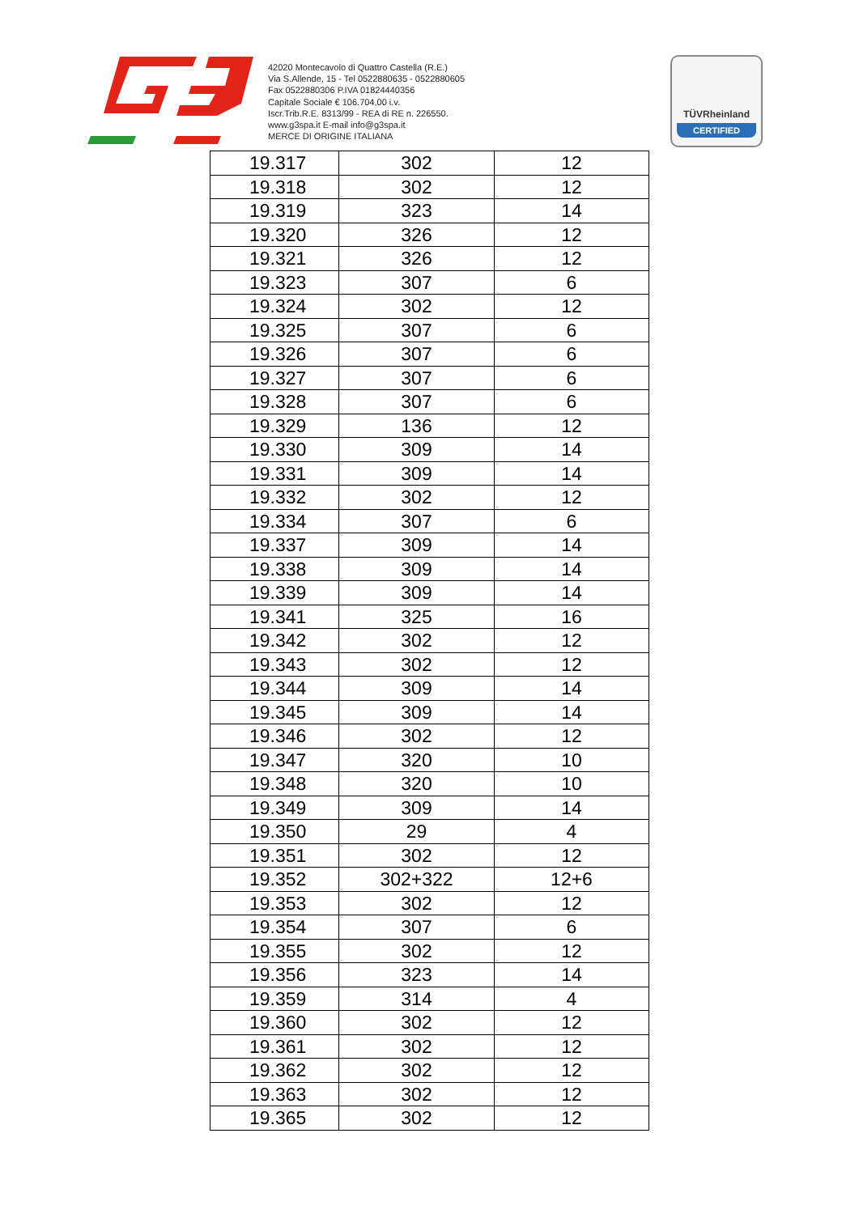42020 Montecavolo di Quattro Castella (R.E.)
Via S.Allende, 15 - Tel 0522880635 - 0522880605
Fax 0522880306 P.IVA 01824440356
Capitale Sociale € 106.704,00 i.v.
Iscr.Trib.R.E. 8313/99 - REA di RE n. 226550.
www.g3spa.it E-mail info@g3spa.it
MERCE DI ORIGINE ITALIANA
TÜVRheinland
CERTIFIED
| 19.317 | 302 | 12 |
| 19.318 | 302 | 12 |
| 19.319 | 323 | 14 |
| 19.320 | 326 | 12 |
| 19.321 | 326 | 12 |
| 19.323 | 307 | 6 |
| 19.324 | 302 | 12 |
| 19.325 | 307 | 6 |
| 19.326 | 307 | 6 |
| 19.327 | 307 | 6 |
| 19.328 | 307 | 6 |
| 19.329 | 136 | 12 |
| 19.330 | 309 | 14 |
| 19.331 | 309 | 14 |
| 19.332 | 302 | 12 |
| 19.334 | 307 | 6 |
| 19.337 | 309 | 14 |
| 19.338 | 309 | 14 |
| 19.339 | 309 | 14 |
| 19.341 | 325 | 16 |
| 19.342 | 302 | 12 |
| 19.343 | 302 | 12 |
| 19.344 | 309 | 14 |
| 19.345 | 309 | 14 |
| 19.346 | 302 | 12 |
| 19.347 | 320 | 10 |
| 19.348 | 320 | 10 |
| 19.349 | 309 | 14 |
| 19.350 | 29 | 4 |
| 19.351 | 302 | 12 |
| 19.352 | 302+322 | 12+6 |
| 19.353 | 302 | 12 |
| 19.354 | 307 | 6 |
| 19.355 | 302 | 12 |
| 19.356 | 323 | 14 |
| 19.359 | 314 | 4 |
| 19.360 | 302 | 12 |
| 19.361 | 302 | 12 |
| 19.362 | 302 | 12 |
| 19.363 | 302 | 12 |
| 19.365 | 302 | 12 |